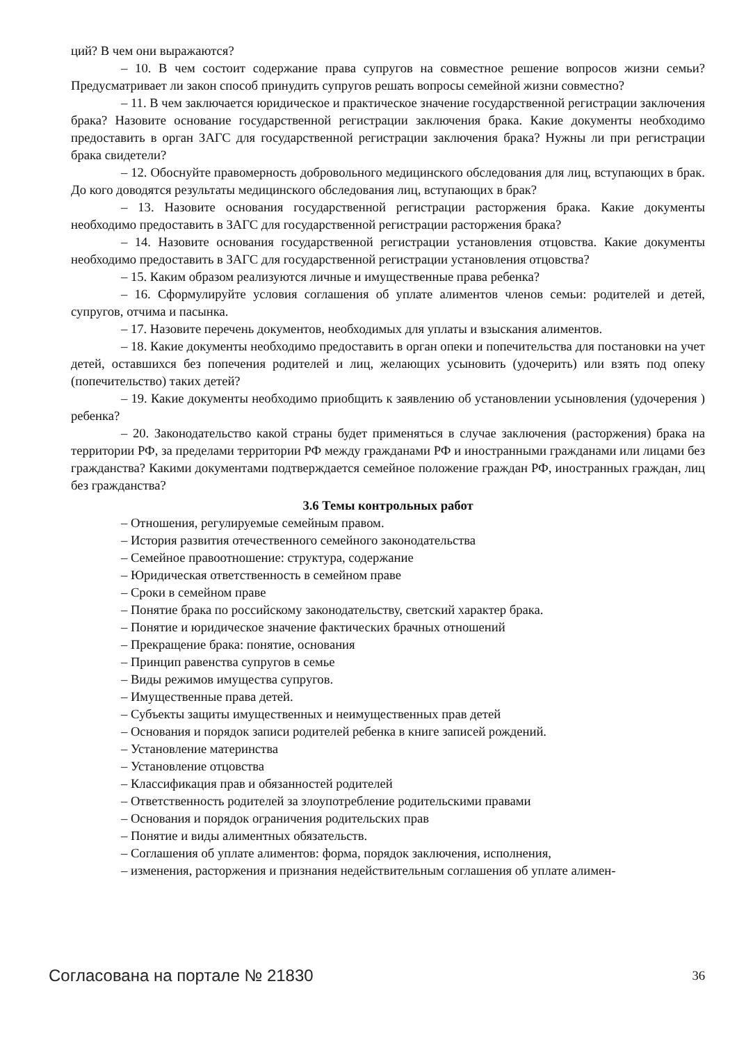ций? В чем они выражаются?
– 10. В чем состоит содержание права супругов на совместное решение вопросов жизни семьи? Предусматривает ли закон способ принудить супругов решать вопросы семейной жизни совместно?
– 11. В чем заключается юридическое и практическое значение государственной регистрации заключения брака? Назовите основание государственной регистрации заключения брака. Какие документы необходимо предоставить в орган ЗАГС для государственной регистрации заключения брака? Нужны ли при регистрации брака свидетели?
– 12. Обоснуйте правомерность добровольного медицинского обследования для лиц, вступающих в брак. До кого доводятся результаты медицинского обследования лиц, вступающих в брак?
– 13. Назовите основания государственной регистрации расторжения брака. Какие документы необходимо предоставить в ЗАГС для государственной регистрации расторжения брака?
– 14. Назовите основания государственной регистрации установления отцовства. Какие документы необходимо предоставить в ЗАГС для государственной регистрации установления отцовства?
– 15. Каким образом реализуются личные и имущественные права ребенка?
– 16. Сформулируйте условия соглашения об уплате алиментов членов семьи: родителей и детей, супругов, отчима и пасынка.
– 17. Назовите перечень документов, необходимых для уплаты и взыскания алиментов.
– 18. Какие документы необходимо предоставить в орган опеки и попечительства для постановки на учет детей, оставшихся без попечения родителей и лиц, желающих усыновить (удочерить) или взять под опеку (попечительство) таких детей?
– 19. Какие документы необходимо приобщить к заявлению об установлении усыновления (удочерения ) ребенка?
– 20. Законодательство какой страны будет применяться в случае заключения (расторжения) брака на территории РФ, за пределами территории РФ между гражданами РФ и иностранными гражданами или лицами без гражданства? Какими документами подтверждается семейное положение граждан РФ, иностранных граждан, лиц без гражданства?
3.6 Темы контрольных работ
– Отношения, регулируемые семейным правом.
– История развития отечественного семейного законодательства
– Семейное правоотношение: структура, содержание
– Юридическая ответственность в семейном праве
– Сроки в семейном праве
– Понятие брака по российскому законодательству, светский характер брака.
– Понятие и юридическое значение фактических брачных отношений
– Прекращение брака: понятие, основания
– Принцип равенства супругов в семье
– Виды режимов имущества супругов.
– Имущественные права детей.
– Субъекты защиты имущественных и неимущественных прав детей
– Основания и порядок записи родителей ребенка в книге записей рождений.
– Установление материнства
– Установление отцовства
– Классификация прав и обязанностей родителей
– Ответственность родителей за злоупотребление родительскими правами
– Основания и порядок ограничения родительских прав
– Понятие и виды алиментных обязательств.
– Соглашения об уплате алиментов: форма, порядок заключения, исполнения,
– изменения, расторжения и признания недействительным соглашения об уплате алимен-
Согласована на портале № 21830 36